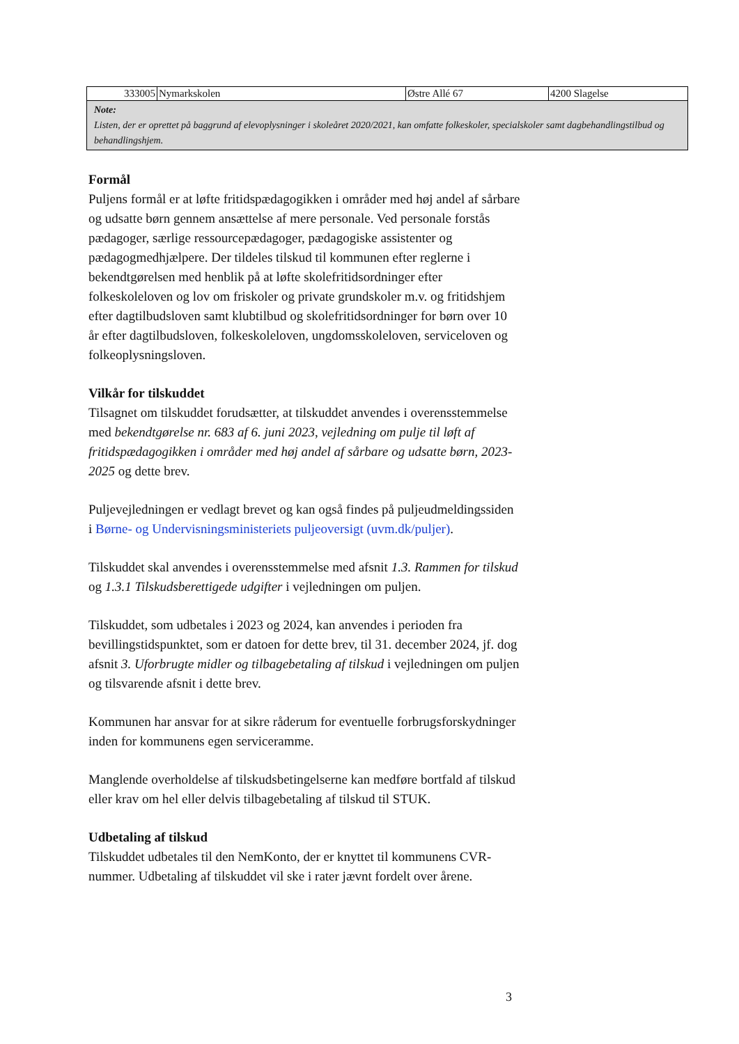| 333005 | Nymarkskolen | Østre Allé 67 | 4200 Slagelse |
| Note: Listen, der er oprettet på baggrund af elevoplysninger i skoleåret 2020/2021, kan omfatte folkeskoler, specialskoler samt dagbehandlingstilbud og behandlingshjem. | | | |
Formål
Puljens formål er at løfte fritidspædagogikken i områder med høj andel af sårbare og udsatte børn gennem ansættelse af mere personale. Ved personale forstås pædagoger, særlige ressourcepædagoger, pædagogiske assistenter og pædagogmedhjælpere. Der tildeles tilskud til kommunen efter reglerne i bekendtgørelsen med henblik på at løfte skolefritidsordninger efter folkeskoleloven og lov om friskoler og private grundskoler m.v. og fritidshjem efter dagtilbudsloven samt klubtilbud og skolefritidsordninger for børn over 10 år efter dagtilbudsloven, folkeskoleloven, ungdomsskoleloven, serviceloven og folkeoplysningsloven.
Vilkår for tilskuddet
Tilsagnet om tilskuddet forudsætter, at tilskuddet anvendes i overensstemmelse med bekendtgørelse nr. 683 af 6. juni 2023, vejledning om pulje til løft af fritidspædagogikken i områder med høj andel af sårbare og udsatte børn, 2023-2025 og dette brev.
Puljevejledningen er vedlagt brevet og kan også findes på puljeudmeldingssiden i Børne- og Undervisningsministeriets puljeoversigt (uvm.dk/puljer).
Tilskuddet skal anvendes i overensstemmelse med afsnit 1.3. Rammen for tilskud og 1.3.1 Tilskudsberettigede udgifter i vejledningen om puljen.
Tilskuddet, som udbetales i 2023 og 2024, kan anvendes i perioden fra bevillingstidspunktet, som er datoen for dette brev, til 31. december 2024, jf. dog afsnit 3. Uforbrugte midler og tilbagebetaling af tilskud i vejledningen om puljen og tilsvarende afsnit i dette brev.
Kommunen har ansvar for at sikre råderum for eventuelle forbrugsforskydninger inden for kommunens egen serviceramme.
Manglende overholdelse af tilskudsbetingelserne kan medføre bortfald af tilskud eller krav om hel eller delvis tilbagebetaling af tilskud til STUK.
Udbetaling af tilskud
Tilskuddet udbetales til den NemKonto, der er knyttet til kommunens CVR-nummer. Udbetaling af tilskuddet vil ske i rater jævnt fordelt over årene.
3